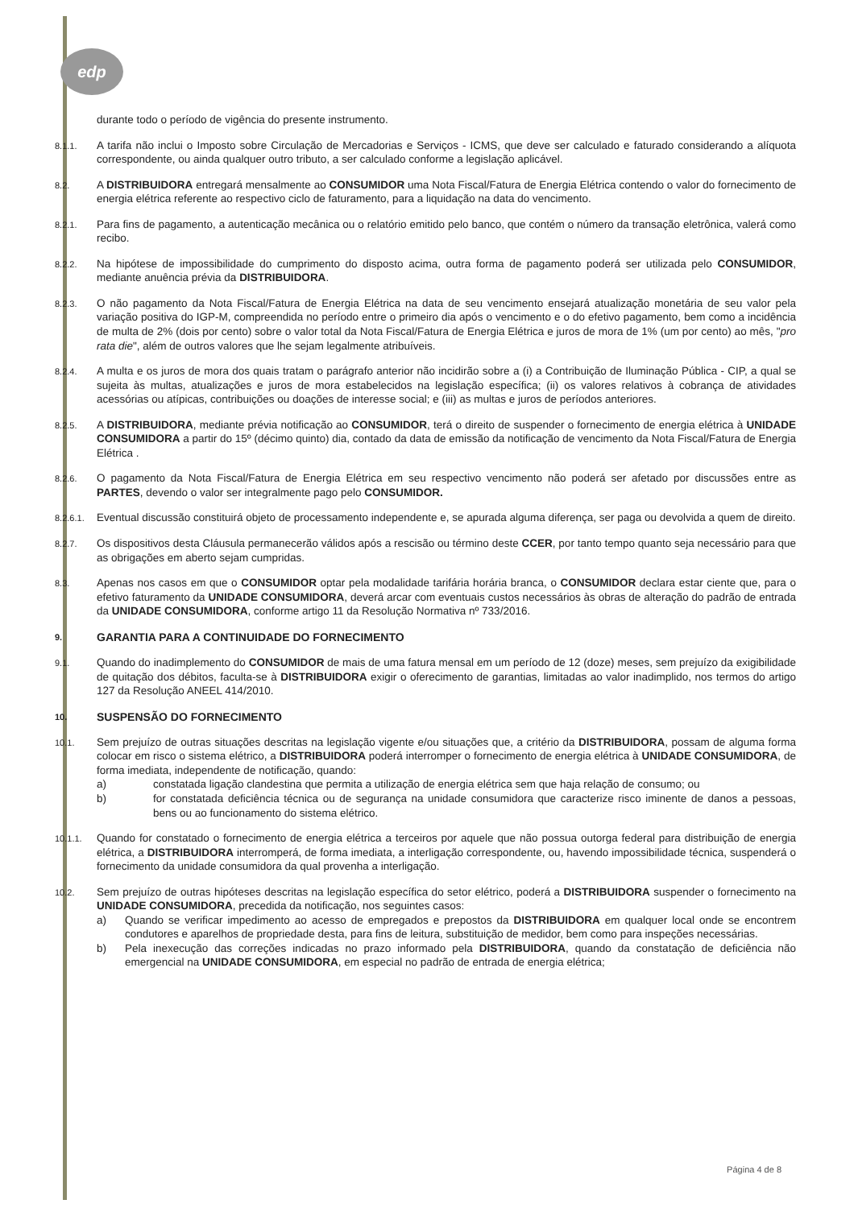edp
durante todo o período de vigência do presente instrumento.
8.1.1.
A tarifa não inclui o Imposto sobre Circulação de Mercadorias e Serviços - ICMS, que deve ser calculado e faturado considerando a alíquota correspondente, ou ainda qualquer outro tributo, a ser calculado conforme a legislação aplicável.
8.2.
A DISTRIBUIDORA entregará mensalmente ao CONSUMIDOR uma Nota Fiscal/Fatura de Energia Elétrica contendo o valor do fornecimento de energia elétrica referente ao respectivo ciclo de faturamento, para a liquidação na data do vencimento.
8.2.1.
Para fins de pagamento, a autenticação mecânica ou o relatório emitido pelo banco, que contém o número da transação eletrônica, valerá como recibo.
8.2.2.
Na hipótese de impossibilidade do cumprimento do disposto acima, outra forma de pagamento poderá ser utilizada pelo CONSUMIDOR, mediante anuência prévia da DISTRIBUIDORA.
8.2.3.
O não pagamento da Nota Fiscal/Fatura de Energia Elétrica na data de seu vencimento ensejará atualização monetária de seu valor pela variação positiva do IGP-M, compreendida no período entre o primeiro dia após o vencimento e o do efetivo pagamento, bem como a incidência de multa de 2% (dois por cento) sobre o valor total da Nota Fiscal/Fatura de Energia Elétrica e juros de mora de 1% (um por cento) ao mês, "pro rata die", além de outros valores que lhe sejam legalmente atribuíveis.
8.2.4.
A multa e os juros de mora dos quais tratam o parágrafo anterior não incidirão sobre a (i) a Contribuição de Iluminação Pública - CIP, a qual se sujeita às multas, atualizações e juros de mora estabelecidos na legislação específica; (ii) os valores relativos à cobrança de atividades acessórias ou atípicas, contribuições ou doações de interesse social; e (iii) as multas e juros de períodos anteriores.
8.2.5.
A DISTRIBUIDORA, mediante prévia notificação ao CONSUMIDOR, terá o direito de suspender o fornecimento de energia elétrica à UNIDADE CONSUMIDORA a partir do 15º (décimo quinto) dia, contado da data de emissão da notificação de vencimento da Nota Fiscal/Fatura de Energia Elétrica .
8.2.6.
O pagamento da Nota Fiscal/Fatura de Energia Elétrica em seu respectivo vencimento não poderá ser afetado por discussões entre as PARTES, devendo o valor ser integralmente pago pelo CONSUMIDOR.
8.2.6.1.
Eventual discussão constituirá objeto de processamento independente e, se apurada alguma diferença, ser paga ou devolvida a quem de direito.
8.2.7.
Os dispositivos desta Cláusula permanecerão válidos após a rescisão ou término deste CCER, por tanto tempo quanto seja necessário para que as obrigações em aberto sejam cumpridas.
8.3.
Apenas nos casos em que o CONSUMIDOR optar pela modalidade tarifária horária branca, o CONSUMIDOR declara estar ciente que, para o efetivo faturamento da UNIDADE CONSUMIDORA, deverá arcar com eventuais custos necessários às obras de alteração do padrão de entrada da UNIDADE CONSUMIDORA, conforme artigo 11 da Resolução Normativa nº 733/2016.
9.
GARANTIA PARA A CONTINUIDADE DO FORNECIMENTO
9.1.
Quando do inadimplemento do CONSUMIDOR de mais de uma fatura mensal em um período de 12 (doze) meses, sem prejuízo da exigibilidade de quitação dos débitos, faculta-se à DISTRIBUIDORA exigir o oferecimento de garantias, limitadas ao valor inadimplido, nos termos do artigo 127 da Resolução ANEEL 414/2010.
10.
SUSPENSÃO DO FORNECIMENTO
10.1.
Sem prejuízo de outras situações descritas na legislação vigente e/ou situações que, a critério da DISTRIBUIDORA, possam de alguma forma colocar em risco o sistema elétrico, a DISTRIBUIDORA poderá interromper o fornecimento de energia elétrica à UNIDADE CONSUMIDORA, de forma imediata, independente de notificação, quando:
a) constatada ligação clandestina que permita a utilização de energia elétrica sem que haja relação de consumo; ou
b) for constatada deficiência técnica ou de segurança na unidade consumidora que caracterize risco iminente de danos a pessoas, bens ou ao funcionamento do sistema elétrico.
10.1.1.
Quando for constatado o fornecimento de energia elétrica a terceiros por aquele que não possua outorga federal para distribuição de energia elétrica, a DISTRIBUIDORA interromperá, de forma imediata, a interligação correspondente, ou, havendo impossibilidade técnica, suspenderá o fornecimento da unidade consumidora da qual provenha a interligação.
10.2.
Sem prejuízo de outras hipóteses descritas na legislação específica do setor elétrico, poderá a DISTRIBUIDORA suspender o fornecimento na UNIDADE CONSUMIDORA, precedida da notificação, nos seguintes casos:
a) Quando se verificar impedimento ao acesso de empregados e prepostos da DISTRIBUIDORA em qualquer local onde se encontrem condutores e aparelhos de propriedade desta, para fins de leitura, substituição de medidor, bem como para inspeções necessárias.
b) Pela inexecução das correções indicadas no prazo informado pela DISTRIBUIDORA, quando da constatação de deficiência não emergencial na UNIDADE CONSUMIDORA, em especial no padrão de entrada de energia elétrica;
Página 4 de 8